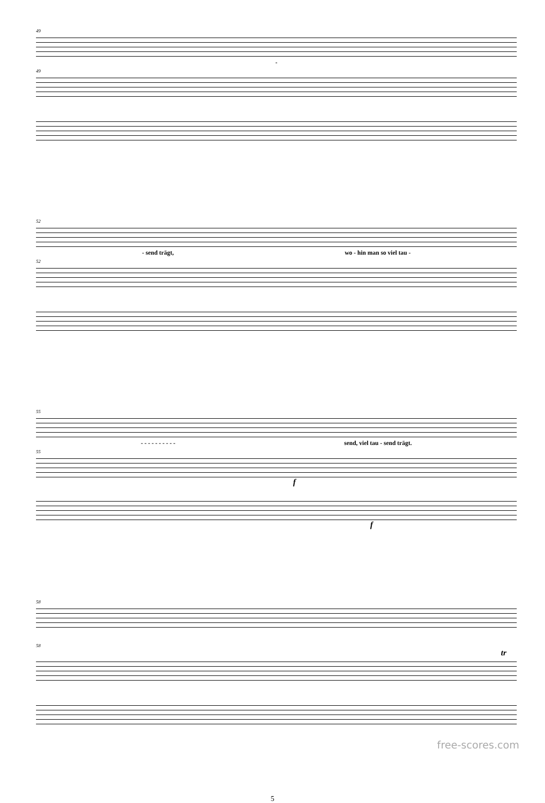49
-
49
52
- send trägt, wo - hin man so viel tau -
52
55
- - - - - - - - - - send, viel tau - send trägt.
55
f
f
58
58
tr
5
free-scores.com